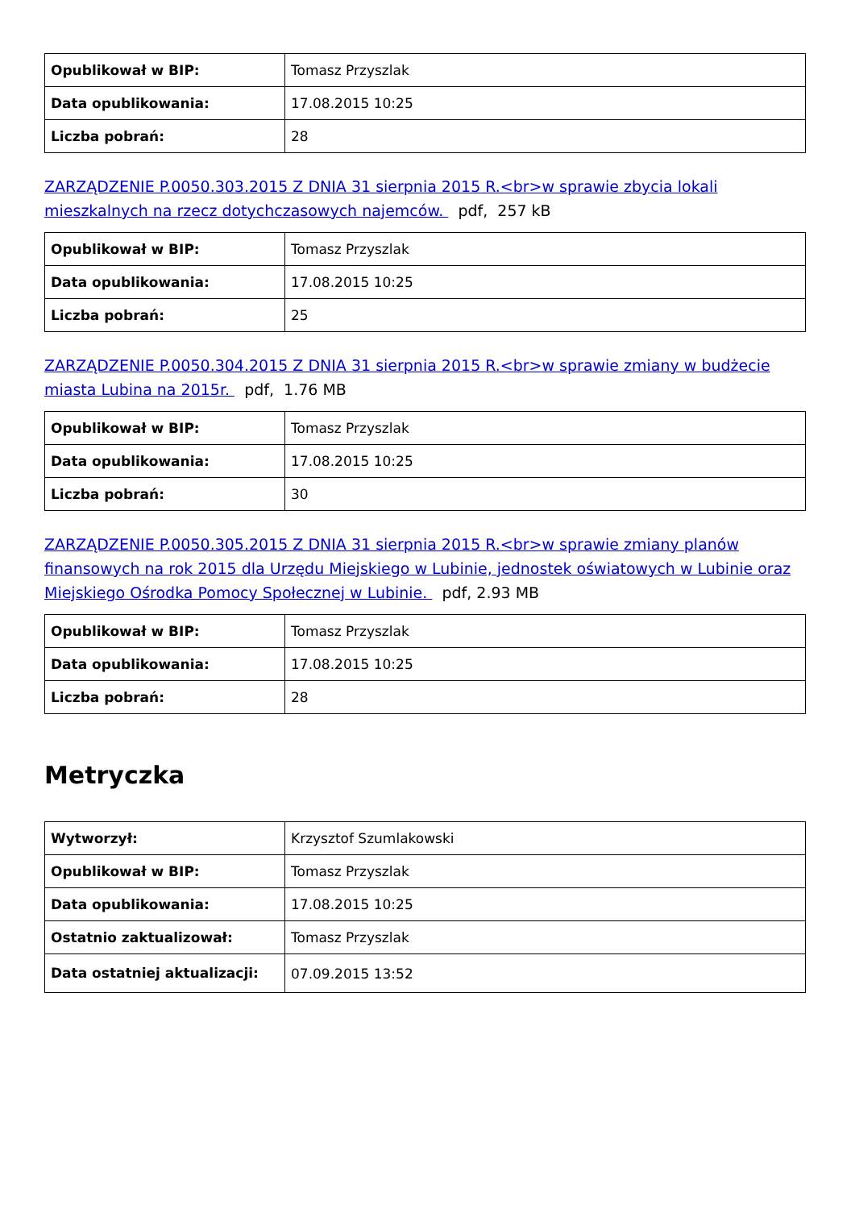| Opublikował w BIP: | Tomasz Przyszlak |
| Data opublikowania: | 17.08.2015 10:25 |
| Liczba pobrań: | 28 |
ZARZĄDZENIE P.0050.303.2015 Z DNIA 31 sierpnia 2015 R.<br>w sprawie zbycia lokali mieszkalnych na rzecz dotychczasowych najemców. pdf, 257 kB
| Opublikował w BIP: | Tomasz Przyszlak |
| Data opublikowania: | 17.08.2015 10:25 |
| Liczba pobrań: | 25 |
ZARZĄDZENIE P.0050.304.2015 Z DNIA 31 sierpnia 2015 R.<br>w sprawie zmiany w budżecie miasta Lubina na 2015r. pdf, 1.76 MB
| Opublikował w BIP: | Tomasz Przyszlak |
| Data opublikowania: | 17.08.2015 10:25 |
| Liczba pobrań: | 30 |
ZARZĄDZENIE P.0050.305.2015 Z DNIA 31 sierpnia 2015 R.<br>w sprawie zmiany planów finansowych na rok 2015 dla Urzędu Miejskiego w Lubinie, jednostek oświatowych w Lubinie oraz Miejskiego Ośrodka Pomocy Społecznej w Lubinie. pdf, 2.93 MB
| Opublikował w BIP: | Tomasz Przyszlak |
| Data opublikowania: | 17.08.2015 10:25 |
| Liczba pobrań: | 28 |
Metryczka
| Wytworzył: | Krzysztof Szumlakowski |
| Opublikował w BIP: | Tomasz Przyszlak |
| Data opublikowania: | 17.08.2015 10:25 |
| Ostatnio zaktualizował: | Tomasz Przyszlak |
| Data ostatniej aktualizacji: | 07.09.2015 13:52 |